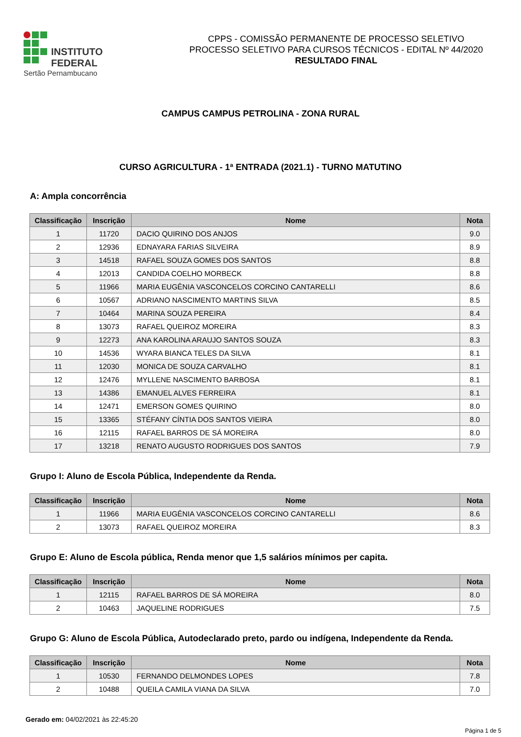INSTITUTO FEDERAL
Sertão Pernambucano
CPPS - COMISSÃO PERMANENTE DE PROCESSO SELETIVO
PROCESSO SELETIVO PARA CURSOS TÉCNICOS - EDITAL Nº 44/2020
RESULTADO FINAL
CAMPUS CAMPUS PETROLINA - ZONA RURAL
CURSO AGRICULTURA - 1ª ENTRADA (2021.1) - TURNO MATUTINO
A: Ampla concorrência
| Classificação | Inscrição | Nome | Nota |
| --- | --- | --- | --- |
| 1 | 11720 | DACIO QUIRINO DOS ANJOS | 9.0 |
| 2 | 12936 | EDNAYARA FARIAS SILVEIRA | 8.9 |
| 3 | 14518 | RAFAEL SOUZA GOMES DOS SANTOS | 8.8 |
| 4 | 12013 | CANDIDA COELHO MORBECK | 8.8 |
| 5 | 11966 | MARIA EUGÊNIA VASCONCELOS CORCINO CANTARELLI | 8.6 |
| 6 | 10567 | ADRIANO NASCIMENTO MARTINS SILVA | 8.5 |
| 7 | 10464 | MARINA SOUZA PEREIRA | 8.4 |
| 8 | 13073 | RAFAEL QUEIROZ MOREIRA | 8.3 |
| 9 | 12273 | ANA KAROLINA ARAUJO SANTOS SOUZA | 8.3 |
| 10 | 14536 | WYARA BIANCA TELES DA SILVA | 8.1 |
| 11 | 12030 | MONICA DE SOUZA CARVALHO | 8.1 |
| 12 | 12476 | MYLLENE NASCIMENTO BARBOSA | 8.1 |
| 13 | 14386 | EMANUEL ALVES FERREIRA | 8.1 |
| 14 | 12471 | EMERSON GOMES QUIRINO | 8.0 |
| 15 | 13365 | STÉFANY CÍNTIA DOS SANTOS VIEIRA | 8.0 |
| 16 | 12115 | RAFAEL BARROS DE SÁ MOREIRA | 8.0 |
| 17 | 13218 | RENATO AUGUSTO RODRIGUES DOS SANTOS | 7.9 |
Grupo I: Aluno de Escola Pública, Independente da Renda.
| Classificação | Inscrição | Nome | Nota |
| --- | --- | --- | --- |
| 1 | 11966 | MARIA EUGÊNIA VASCONCELOS CORCINO CANTARELLI | 8.6 |
| 2 | 13073 | RAFAEL QUEIROZ MOREIRA | 8.3 |
Grupo E: Aluno de Escola pública, Renda menor que 1,5 salários mínimos per capita.
| Classificação | Inscrição | Nome | Nota |
| --- | --- | --- | --- |
| 1 | 12115 | RAFAEL BARROS DE SÁ MOREIRA | 8.0 |
| 2 | 10463 | JAQUELINE RODRIGUES | 7.5 |
Grupo G: Aluno de Escola Pública, Autodeclarado preto, pardo ou indígena, Independente da Renda.
| Classificação | Inscrição | Nome | Nota |
| --- | --- | --- | --- |
| 1 | 10530 | FERNANDO DELMONDES LOPES | 7.8 |
| 2 | 10488 | QUEILA CAMILA VIANA DA SILVA | 7.0 |
Gerado em: 04/02/2021 às 22:45:20
Página 1 de 5